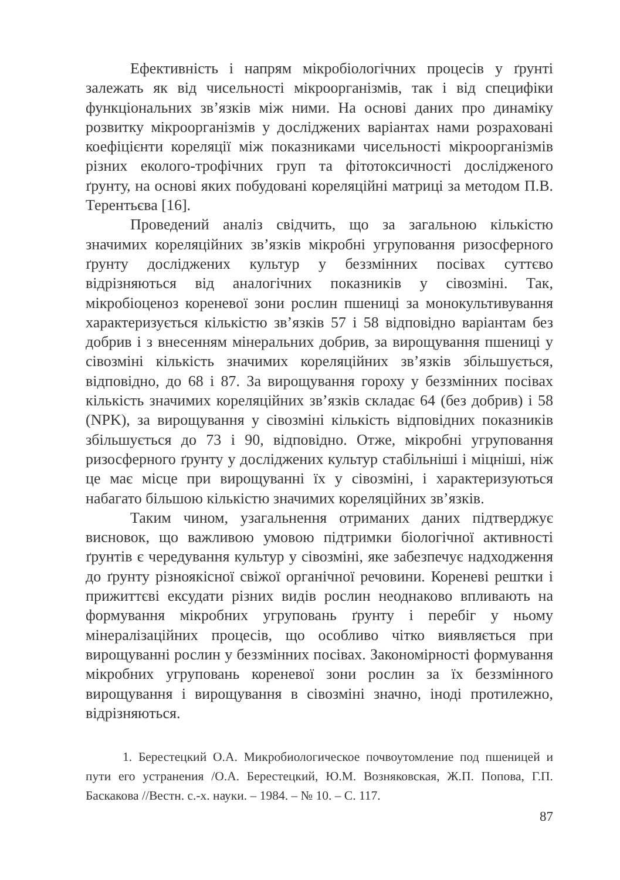Ефективність і напрям мікробіологічних процесів у ґрунті залежать як від чисельності мікроорганізмів, так і від специфіки функціональних зв’язків між ними. На основі даних про динаміку розвитку мікроорганізмів у досліджених варіантах нами розраховані коефіцієнти кореляції між показниками чисельності мікроорганізмів різних еколого-трофічних груп та фітотоксичності дослідженого ґрунту, на основі яких побудовані кореляційні матриці за методом П.В. Терентьєва [16].
Проведений аналіз свідчить, що за загальною кількістю значимих кореляційних зв’язків мікробні угруповання ризосферного ґрунту досліджених культур у беззмінних посівах суттєво відрізняються від аналогічних показників у сівозміні. Так, мікробіоценоз кореневої зони рослин пшениці за монокультивування характеризується кількістю зв’язків 57 і 58 відповідно варіантам без добрив і з внесенням мінеральних добрив, за вирощування пшениці у сівозміні кількість значимих кореляційних зв’язків збільшується, відповідно, до 68 і 87. За вирощування гороху у беззмінних посівах кількість значимих кореляційних зв’язків складає 64 (без добрив) і 58 (NPK), за вирощування у сівозміні кількість відповідних показників збільшується до 73 і 90, відповідно. Отже, мікробні угруповання ризосферного ґрунту у досліджених культур стабільніші і міцніші, ніж це має місце при вирощуванні їх у сівозміні, і характеризуються набагато більшою кількістю значимих кореляційних зв’язків.
Таким чином, узагальнення отриманих даних підтверджує висновок, що важливою умовою підтримки біологічної активності ґрунтів є чередування культур у сівозміні, яке забезпечує надходження до ґрунту різноякісної свіжої органічної речовини. Кореневі рештки і прижиттєві ексудати різних видів рослин неоднаково впливають на формування мікробних угруповань ґрунту і перебіг у ньому мінералізаційних процесів, що особливо чітко виявляється при вирощуванні рослин у беззмінних посівах. Закономірності формування мікробних угруповань кореневої зони рослин за їх беззмінного вирощування і вирощування в сівозміні значно, іноді протилежно, відрізняються.
1. Берестецкий О.А. Микробиологическое почвоутомление под пшеницей и пути его устранения /О.А. Берестецкий, Ю.М. Возняковская, Ж.П. Попова, Г.П. Баскакова //Вестн. с.-х. науки. – 1984. – № 10. – С. 117.
87